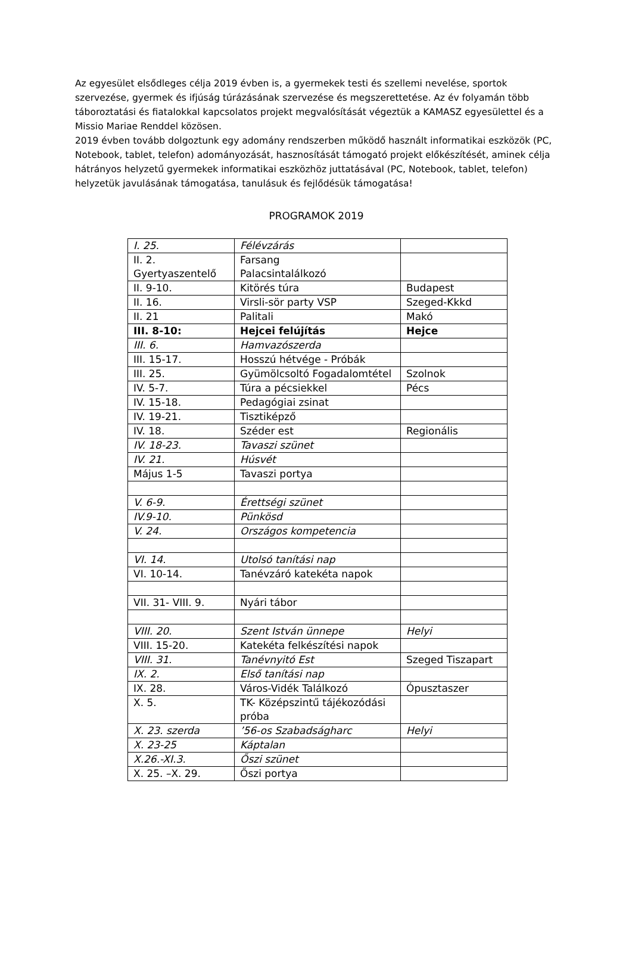Az egyesület elsődleges célja 2019 évben is, a gyermekek testi és szellemi nevelése, sportok szervezése, gyermek és ifjúság túrázásának szervezése és megszerettetése. Az év folyamán több táboroztatási és fiatalokkal kapcsolatos projekt megvalósítását végeztük a KAMASZ egyesülettel és a Missio Mariae Renddel közösen.
2019 évben tovább dolgoztunk egy adomány rendszerben működő használt informatikai eszközök (PC, Notebook, tablet, telefon) adományozását, hasznosítását támogató projekt előkészítését, aminek célja hátrányos helyzetű gyermekek informatikai eszközhöz juttatásával (PC, Notebook, tablet, telefon) helyzetük javulásának támogatása, tanulásuk és fejlődésük támogatása!
PROGRAMOK 2019
| I. 25. | Félévzárás | |
| II. 2. Gyertyaszentelő | Farsang Palacsintalálkozó | |
| II. 9-10. | Kitörés túra | Budapest |
| II. 16. | Virsli-sör party VSP | Szeged-Kkkd |
| II. 21 | Palitali | Makó |
| III. 8-10: | Hejcei felújítás | Hejce |
| III. 6. | Hamvazószerda | |
| III. 15-17. | Hosszú hétvége - Próbák | |
| III. 25. | Gyümölcsoltó Fogadalomtétel | Szolnok |
| IV. 5-7. | Túra a pécsiekkel | Pécs |
| IV. 15-18. | Pedagógiai zsinat | |
| IV. 19-21. | Tisztiképző | |
| IV. 18. | Széder est | Regionális |
| IV. 18-23. | Tavaszi szünet | |
| IV. 21. | Húsvét | |
| Május 1-5 | Tavaszi portya | |
| V. 6-9. | Érettségi szünet | |
| IV.9-10. | Pünkösd | |
| V. 24. | Országos kompetencia | |
| VI. 14. | Utolsó tanítási nap | |
| VI. 10-14. | Tanévzáró katekéta napok | |
| VII. 31- VIII. 9. | Nyári tábor | |
| VIII. 20. | Szent István ünnepe | Helyi |
| VIII. 15-20. | Katekéta felkészítési napok | |
| VIII. 31. | Tanévnyitó Est | Szeged Tiszapart |
| IX. 2. | Első tanítási nap | |
| IX. 28. | Város-Vidék Találkozó | Ópusztaszer |
| X. 5. | TK- Középszintű tájékozódási próba | |
| X. 23. szerda | ’56-os Szabadságharc | Helyi |
| X. 23-25 | Káptalan | |
| X.26.-XI.3. | Őszi szünet | |
| X. 25. –X. 29. | Őszi portya | |